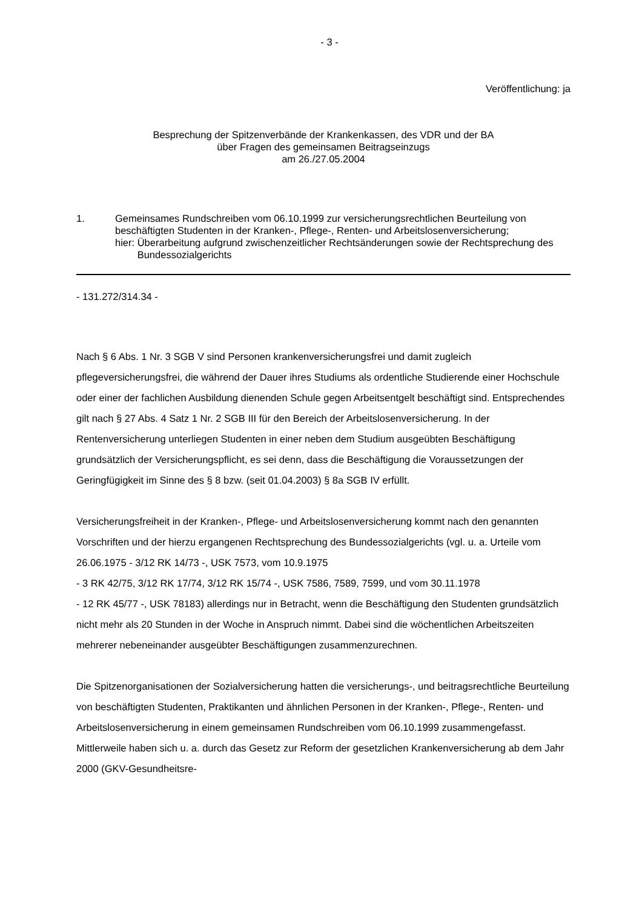- 3 -
Veröffentlichung: ja
Besprechung der Spitzenverbände der Krankenkassen, des VDR und der BA
über Fragen des gemeinsamen Beitragseinzugs
am 26./27.05.2004
1. Gemeinsames Rundschreiben vom 06.10.1999 zur versicherungsrechtlichen Beurteilung von beschäftigten Studenten in der Kranken-, Pflege-, Renten- und Arbeitslosenversicherung;
hier: Überarbeitung aufgrund zwischenzeitlicher Rechtsänderungen sowie der Rechtsprechung des Bundessozialgerichts
- 131.272/314.34 -
Nach § 6 Abs. 1 Nr. 3 SGB V sind Personen krankenversicherungsfrei und damit zugleich pflegeversicherungsfrei, die während der Dauer ihres Studiums als ordentliche Studierende einer Hochschule oder einer der fachlichen Ausbildung dienenden Schule gegen Arbeitsentgelt beschäftigt sind. Entsprechendes gilt nach § 27 Abs. 4 Satz 1 Nr. 2 SGB III für den Bereich der Arbeitslosenversicherung. In der Rentenversicherung unterliegen Studenten in einer neben dem Studium ausgeübten Beschäftigung grundsätzlich der Versicherungspflicht, es sei denn, dass die Beschäftigung die Voraussetzungen der Geringfügigkeit im Sinne des § 8 bzw. (seit 01.04.2003) § 8a SGB IV erfüllt.
Versicherungsfreiheit in der Kranken-, Pflege- und Arbeitslosenversicherung kommt nach den genannten Vorschriften und der hierzu ergangenen Rechtsprechung des Bundessozialgerichts (vgl. u. a. Urteile vom 26.06.1975 - 3/12 RK 14/73 -, USK 7573, vom 10.9.1975
- 3 RK 42/75, 3/12 RK 17/74, 3/12 RK 15/74 -, USK 7586, 7589, 7599, und vom 30.11.1978
- 12 RK 45/77 -, USK 78183) allerdings nur in Betracht, wenn die Beschäftigung den Studenten grundsätzlich nicht mehr als 20 Stunden in der Woche in Anspruch nimmt. Dabei sind die wöchentlichen Arbeitszeiten mehrerer nebeneinander ausgeübter Beschäftigungen zusammenzurechnen.
Die Spitzenorganisationen der Sozialversicherung hatten die versicherungs-, und beitragsrechtliche Beurteilung von beschäftigten Studenten, Praktikanten und ähnlichen Personen in der Kranken-, Pflege-, Renten- und Arbeitslosenversicherung in einem gemeinsamen Rundschreiben vom 06.10.1999 zusammengefasst. Mittlerweile haben sich u. a. durch das Gesetz zur Reform der gesetzlichen Krankenversicherung ab dem Jahr 2000 (GKV-Gesundheitsre-